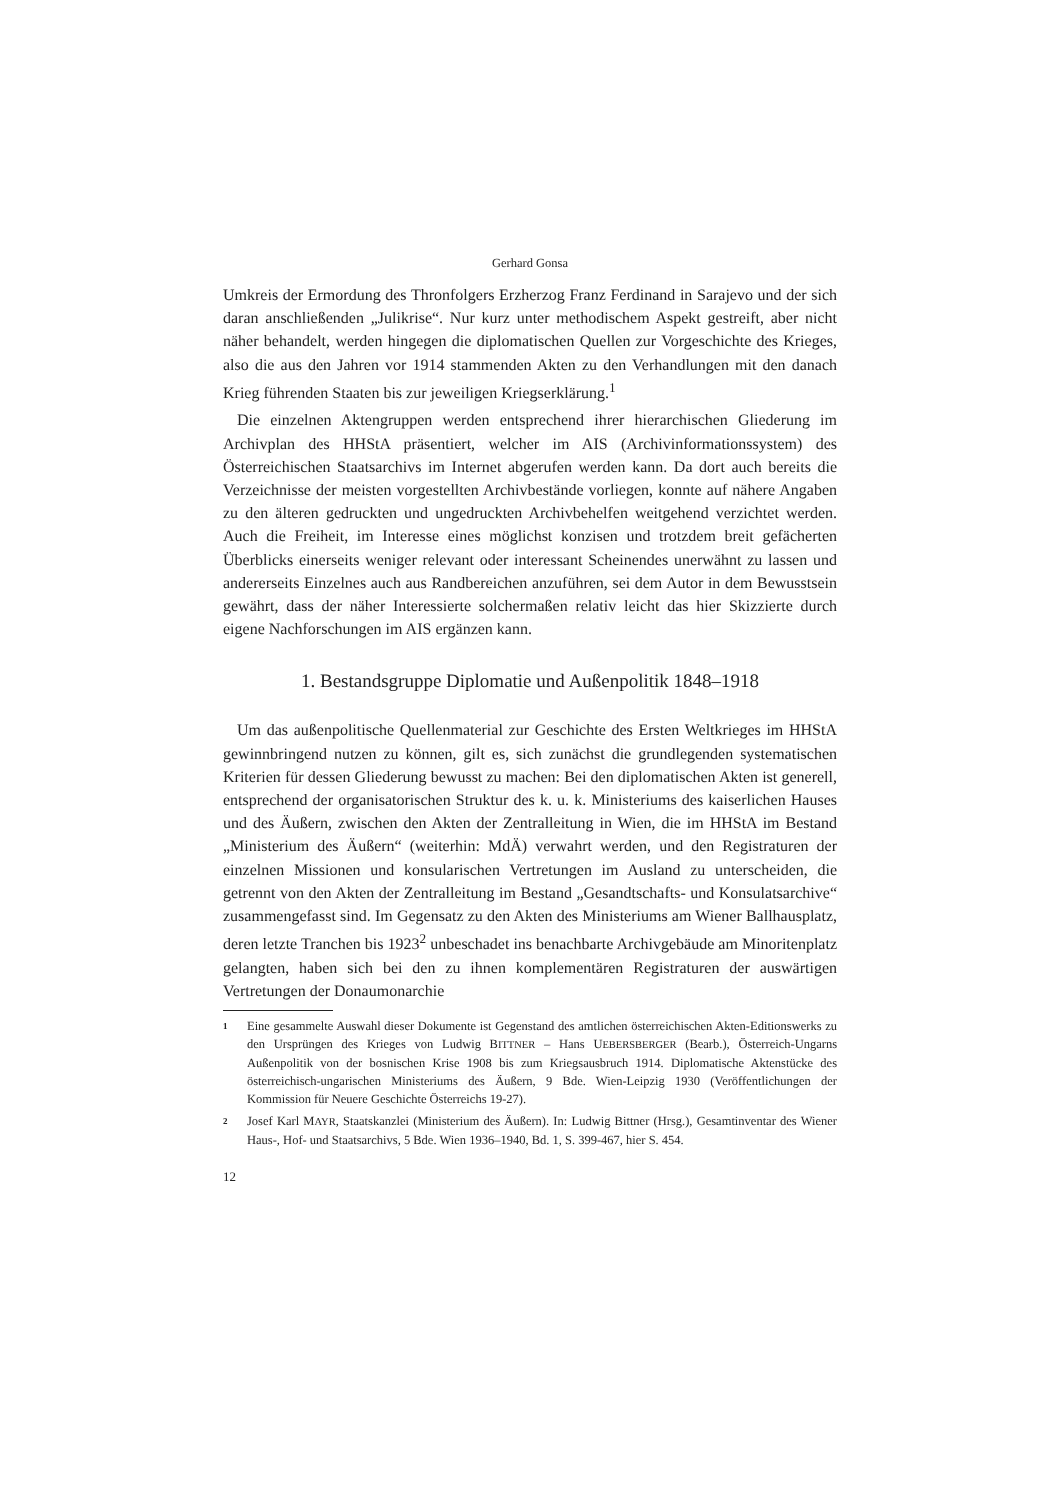Gerhard Gonsa
Umkreis der Ermordung des Thronfolgers Erzherzog Franz Ferdinand in Sarajevo und der sich daran anschließenden „Julikrise“. Nur kurz unter methodischem Aspekt gestreift, aber nicht näher behandelt, werden hingegen die diplomatischen Quellen zur Vorgeschichte des Krieges, also die aus den Jahren vor 1914 stammenden Akten zu den Verhandlungen mit den danach Krieg führenden Staaten bis zur jeweiligen Kriegserklärung.<sup>1</sup>
Die einzelnen Aktengruppen werden entsprechend ihrer hierarchischen Gliederung im Archivplan des HHStA präsentiert, welcher im AIS (Archivinformationssystem) des Österreichischen Staatsarchivs im Internet abgerufen werden kann. Da dort auch bereits die Verzeichnisse der meisten vorgestellten Archivbestände vorliegen, konnte auf nähere Angaben zu den älteren gedruckten und ungedruckten Archivbehelfen weitgehend verzichtet werden. Auch die Freiheit, im Interesse eines möglichst konzisen und trotzdem breit gefächerten Überblicks einerseits weniger relevant oder interessant Scheinendes unerwähnt zu lassen und andererseits Einzelnes auch aus Randbereichen anzuführen, sei dem Autor in dem Bewusstsein gewährt, dass der näher Interessierte solchermaßen relativ leicht das hier Skizzierte durch eigene Nachforschungen im AIS ergänzen kann.
1. Bestandsgruppe Diplomatie und Außenpolitik 1848–1918
Um das außenpolitische Quellenmaterial zur Geschichte des Ersten Weltkrieges im HHStA gewinnbringend nutzen zu können, gilt es, sich zunächst die grundlegenden systematischen Kriterien für dessen Gliederung bewusst zu machen: Bei den diplomatischen Akten ist generell, entsprechend der organisatorischen Struktur des k. u. k. Ministeriums des kaiserlichen Hauses und des Äußern, zwischen den Akten der Zentralleitung in Wien, die im HHStA im Bestand „Ministerium des Äußern“ (weiterhin: MdÄ) verwahrt werden, und den Registraturen der einzelnen Missionen und konsularischen Vertretungen im Ausland zu unterscheiden, die getrennt von den Akten der Zentralleitung im Bestand „Gesandtschafts- und Konsulatsarchive“ zusammengefasst sind. Im Gegensatz zu den Akten des Ministeriums am Wiener Ballhausplatz, deren letzte Tranchen bis 1923<sup>2</sup> unbeschadet ins benachbarte Archivgebäude am Minoritenplatz gelangten, haben sich bei den zu ihnen komplementären Registraturen der auswärtigen Vertretungen der Donaumonarchie
1
Eine gesammelte Auswahl dieser Dokumente ist Gegenstand des amtlichen österreichischen Akten-Editionswerks zu den Ursprüngen des Krieges von Ludwig BITTNER – Hans UEBERSBERGER (Bearb.), Österreich-Ungarns Außenpolitik von der bosnischen Krise 1908 bis zum Kriegsausbruch 1914. Diplomatische Aktenstücke des österreichisch-ungarischen Ministeriums des Äußern, 9 Bde. Wien-Leipzig 1930 (Veröffentlichungen der Kommission für Neuere Geschichte Österreichs 19-27).
2
Josef Karl MAYR, Staatskanzlei (Ministerium des Äußern). In: Ludwig Bittner (Hrsg.), Gesamtinventar des Wiener Haus-, Hof- und Staatsarchivs, 5 Bde. Wien 1936–1940, Bd. 1, S. 399-467, hier S. 454.
12